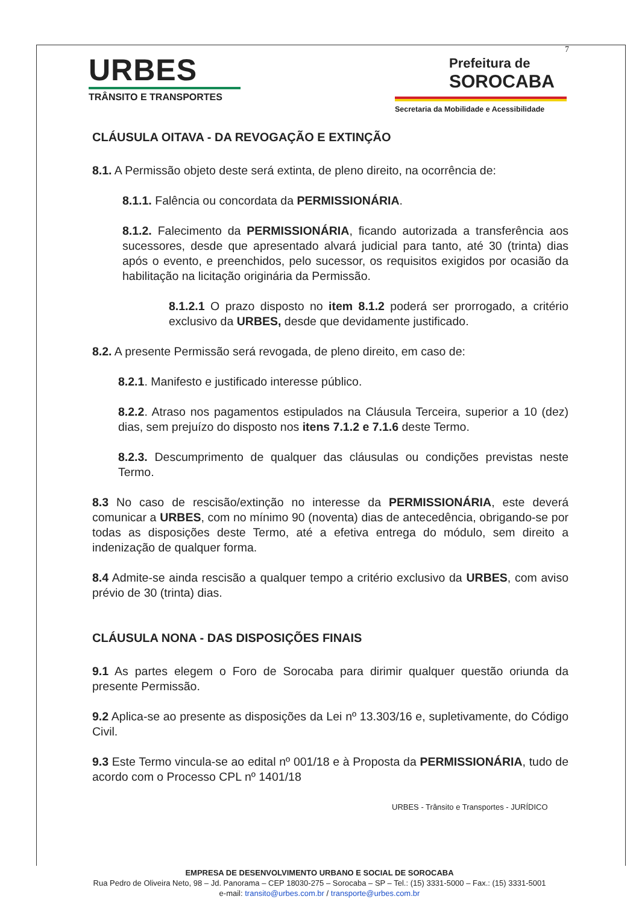7
URBES
TRÂNSITO E TRANSPORTES
Prefeitura de
SOROCABA
Secretaria da Mobilidade e Acessibilidade
CLÁUSULA OITAVA - DA REVOGAÇÃO E EXTINÇÃO
8.1. A Permissão objeto deste será extinta, de pleno direito, na ocorrência de:
8.1.1. Falência ou concordata da PERMISSIONÁRIA.
8.1.2. Falecimento da PERMISSIONÁRIA, ficando autorizada a transferência aos sucessores, desde que apresentado alvará judicial para tanto, até 30 (trinta) dias após o evento, e preenchidos, pelo sucessor, os requisitos exigidos por ocasião da habilitação na licitação originária da Permissão.
8.1.2.1 O prazo disposto no item 8.1.2 poderá ser prorrogado, a critério exclusivo da URBES, desde que devidamente justificado.
8.2. A presente Permissão será revogada, de pleno direito, em caso de:
8.2.1. Manifesto e justificado interesse público.
8.2.2. Atraso nos pagamentos estipulados na Cláusula Terceira, superior a 10 (dez) dias, sem prejuízo do disposto nos itens 7.1.2 e 7.1.6 deste Termo.
8.2.3. Descumprimento de qualquer das cláusulas ou condições previstas neste Termo.
8.3 No caso de rescisão/extinção no interesse da PERMISSIONÁRIA, este deverá comunicar a URBES, com no mínimo 90 (noventa) dias de antecedência, obrigando-se por todas as disposições deste Termo, até a efetiva entrega do módulo, sem direito a indenização de qualquer forma.
8.4 Admite-se ainda rescisão a qualquer tempo a critério exclusivo da URBES, com aviso prévio de 30 (trinta) dias.
CLÁUSULA NONA - DAS DISPOSIÇÕES FINAIS
9.1 As partes elegem o Foro de Sorocaba para dirimir qualquer questão oriunda da presente Permissão.
9.2 Aplica-se ao presente as disposições da Lei nº 13.303/16 e, supletivamente, do Código Civil.
9.3 Este Termo vincula-se ao edital nº 001/18 e à Proposta da PERMISSIONÁRIA, tudo de acordo com o Processo CPL nº 1401/18
URBES - Trânsito e Transportes - JURÍDICO
EMPRESA DE DESENVOLVIMENTO URBANO E SOCIAL DE SOROCABA
Rua Pedro de Oliveira Neto, 98 – Jd. Panorama – CEP 18030-275 – Sorocaba – SP – Tel.: (15) 3331-5000 – Fax.: (15) 3331-5001
e-mail: transito@urbes.com.br / transporte@urbes.com.br